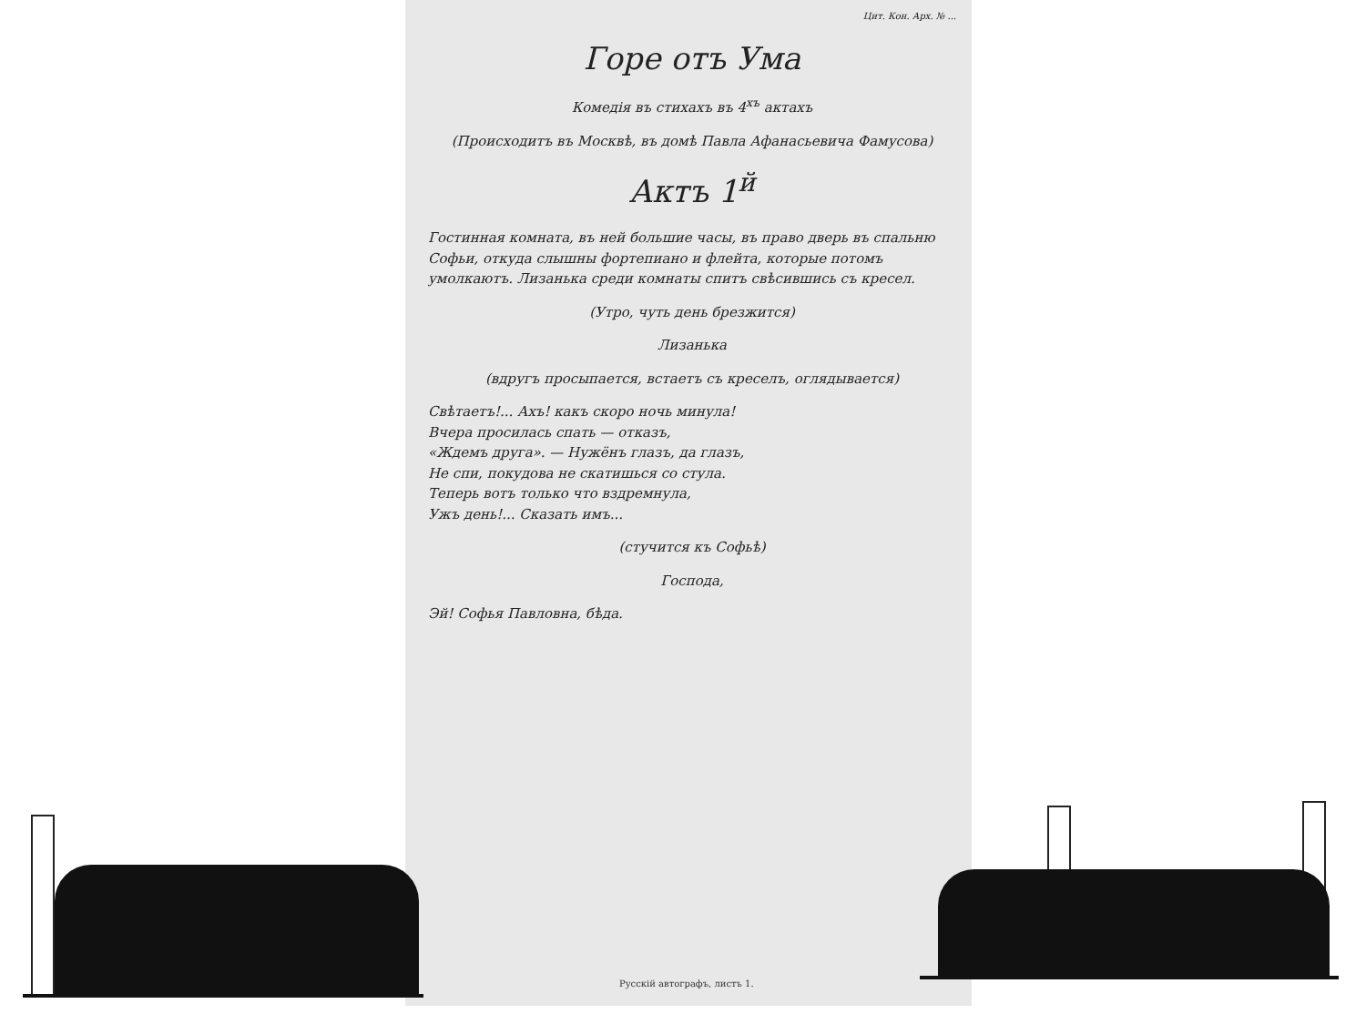Цит. Кон. Арх. № ...
Горе отъ Ума
Комедія въ стихахъ въ 4<sup>хъ</sup> актахъ
(Происходитъ въ Москвѣ, въ домѣ Павла Афанасьевича Фамусова)
Актъ 1<sup>й</sup>
Гостинная комната, въ ней большие часы, въ право дверь въ спальню Софьи, откуда слышны фортепиано и флейта, которые потомъ умолкаютъ. Лизанька среди комнаты спитъ свѣсившись съ кресел.
(Утро, чуть день брезжится)
Лизанька
(вдругъ просыпается, встаетъ съ креселъ, оглядывается)
Свѣтаетъ!... Ахъ! какъ скоро ночь минула!
Вчера просилась спать — отказъ,
«Ждемъ друга». — Нужёнъ глазъ, да глазъ,
Не спи, покудова не скатишься со стула.
Теперь вотъ только что вздремнула,
Ужъ день!... Сказать имъ...
(стучится къ Софьѣ)
Господа,
Эй! Софья Павловна, бѣда.
Русскій автографъ, листъ 1.